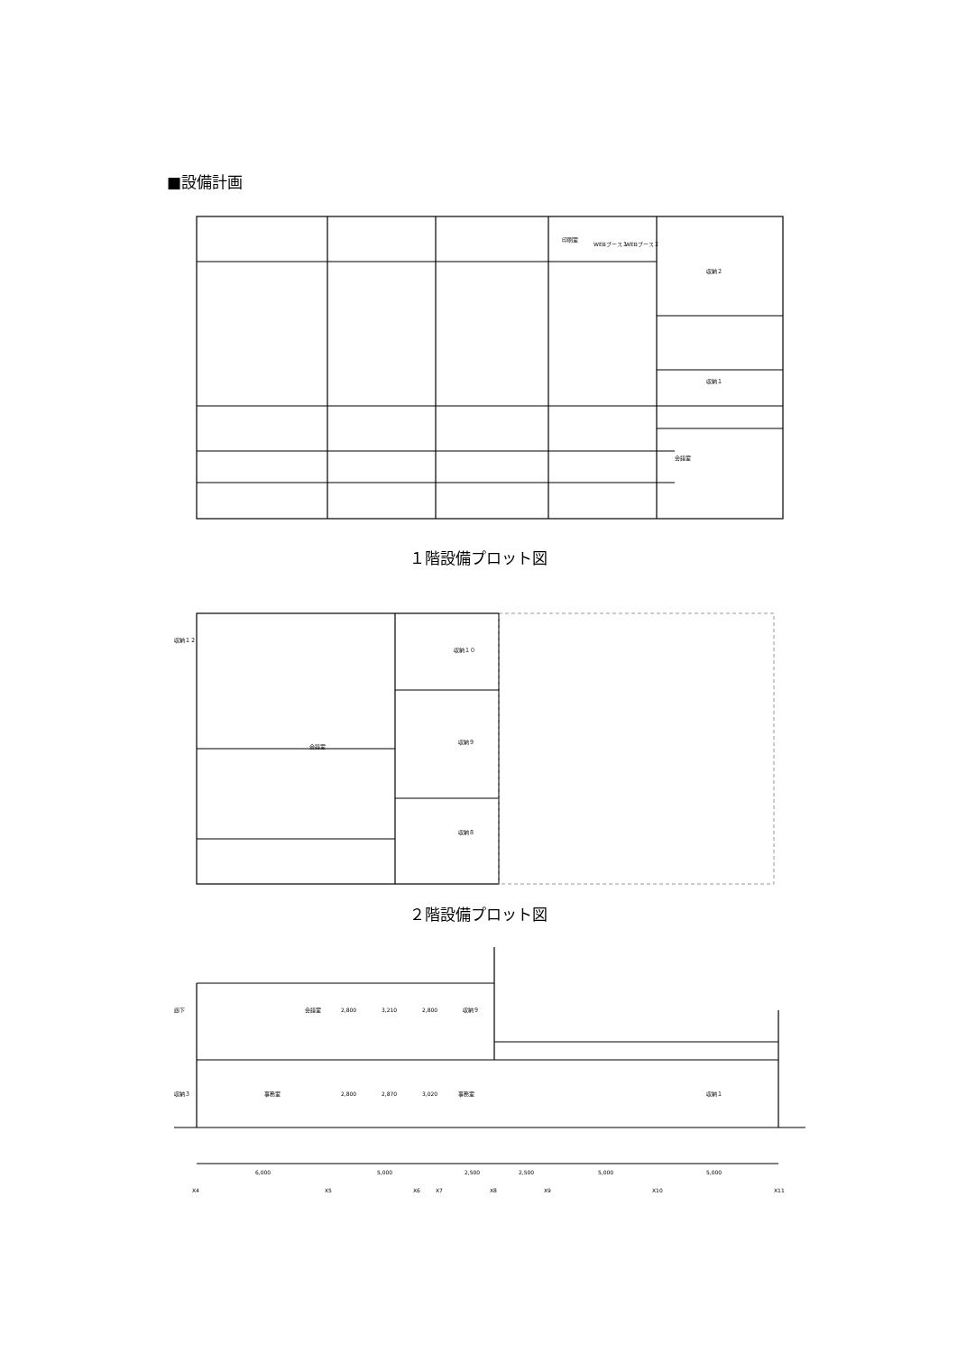■設備計画
印刷室
WEBブース１
WEBブース２
収納２
収納１
会議室
１階設備プロット図
収納１２
収納１０
会議室
収納９
収納８
２階設備プロット図
廊下
会議室
収納９
2,800
3,210
2,800
収納３
事務室
2,800
2,870
3,020
事務室
収納１
6,000
5,000
2,500
2,500
5,000
5,000
X4
X5
X6
X7
X8
X9
X10
X11